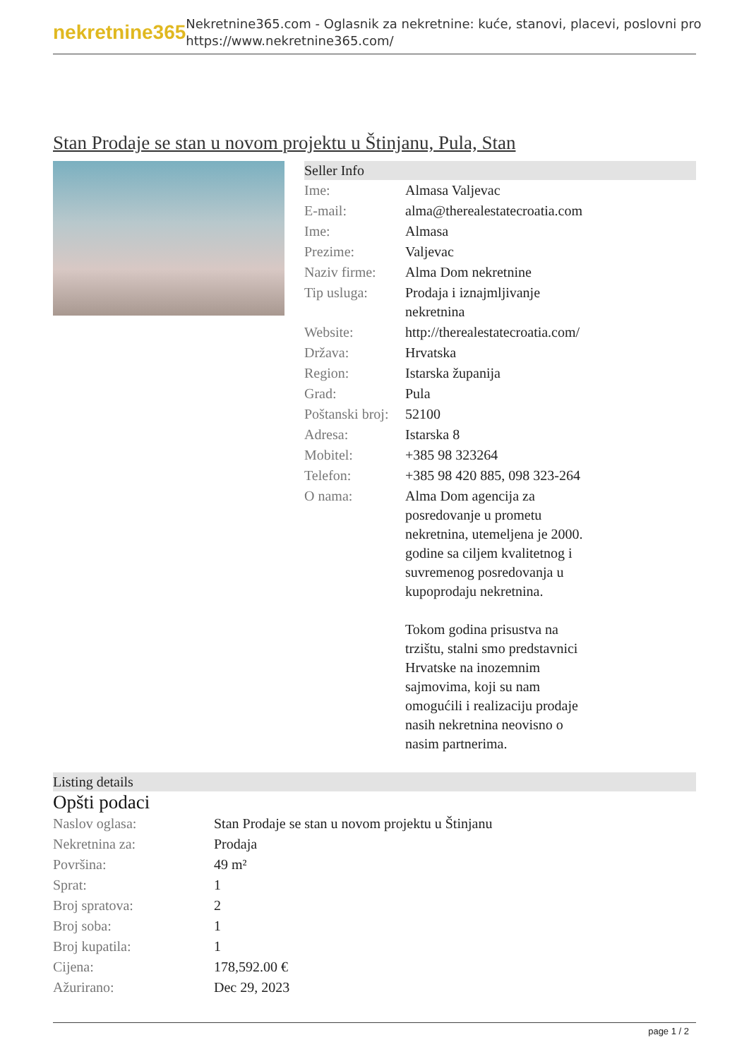nekretnine365
Nekretnine365.com - Oglasnik za nekretnine: kuće, stanovi, placevi, poslovni pro
https://www.nekretnine365.com/
Stan Prodaje se stan u novom projektu u Štinjanu, Pula, Stan
Seller Info
| Ime: | Almasa Valjevac |
| E-mail: | alma@therealestatecroatia.com |
| Ime: | Almasa |
| Prezime: | Valjevac |
| Naziv firme: | Alma Dom nekretnine |
| Tip usluga: | Prodaja i iznajmljivanje nekretnina |
| Website: | http://therealestatecroatia.com/ |
| Država: | Hrvatska |
| Region: | Istarska županija |
| Grad: | Pula |
| Poštanski broj: | 52100 |
| Adresa: | Istarska 8 |
| Mobitel: | +385 98 323264 |
| Telefon: | +385 98 420 885, 098 323-264 |
| O nama: | Alma Dom agencija za posredovanje u prometu nekretnina, utemeljena je 2000. godine sa ciljem kvalitetnog i suvremenog posredovanja u kupoprodaju nekretnina. Tokom godina prisustva na trzištu, stalni smo predstavnici Hrvatske na inozemnim sajmovima, koji su nam omogućili i realizaciju prodaje nasih nekretnina neovisno o nasim partnerima. |
Listing details
Opšti podaci
| Naslov oglasa: | Stan Prodaje se stan u novom projektu u Štinjanu |
| Nekretnina za: | Prodaja |
| Površina: | 49 m² |
| Sprat: | 1 |
| Broj spratova: | 2 |
| Broj soba: | 1 |
| Broj kupatila: | 1 |
| Cijena: | 178,592.00 € |
| Ažurirano: | Dec 29, 2023 |
page 1 / 2